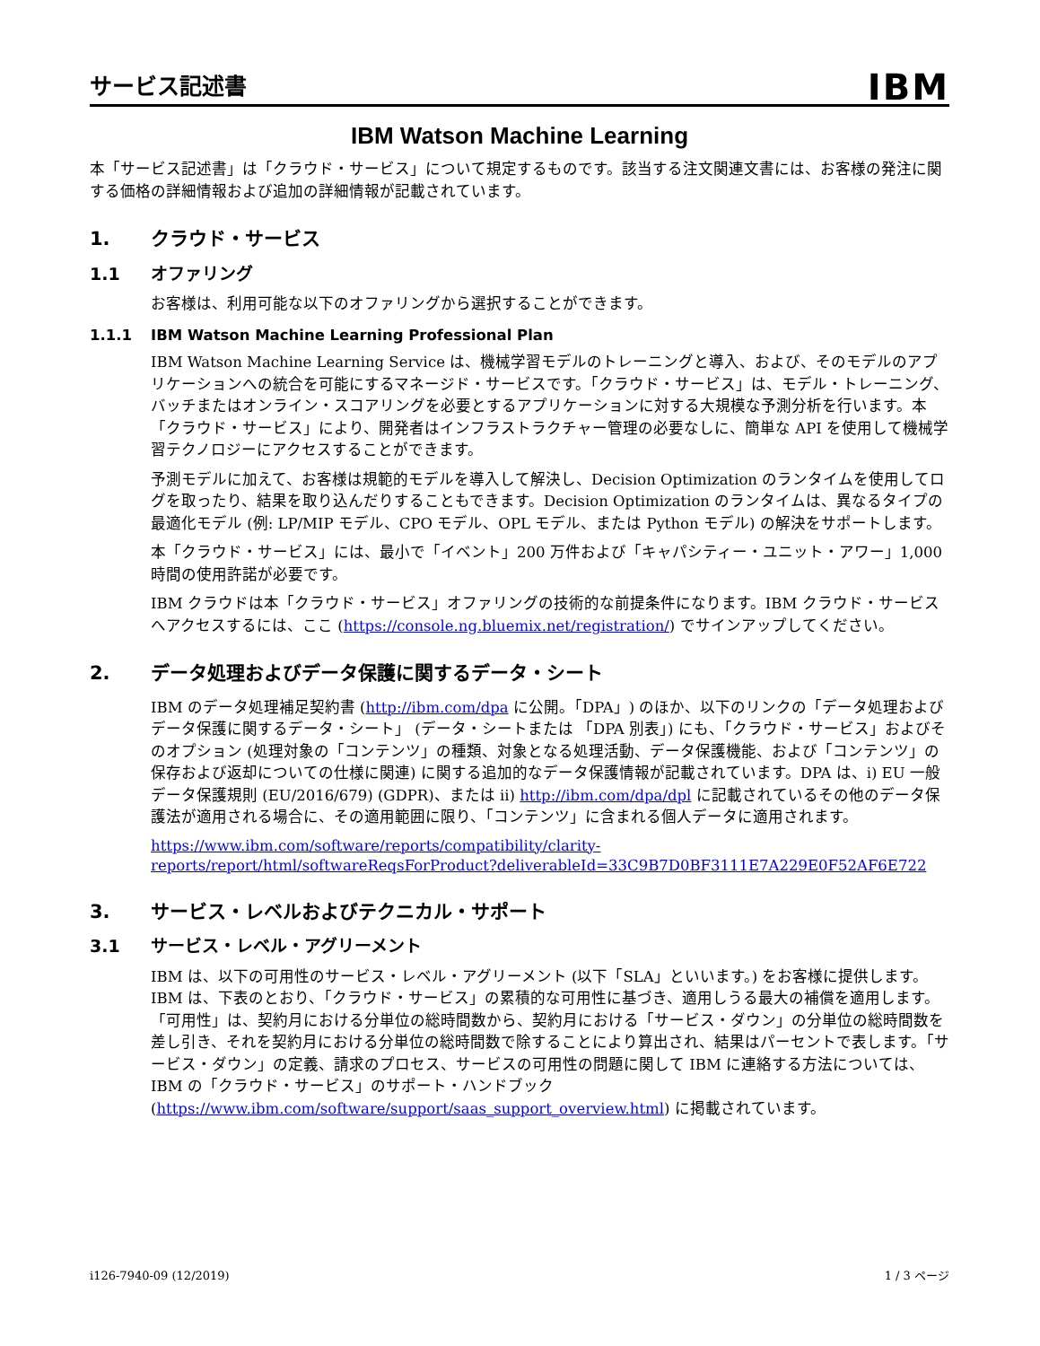サービス記述書
IBM
IBM Watson Machine Learning
本「サービス記述書」は「クラウド・サービス」について規定するものです。該当する注文関連文書には、お客様の発注に関する価格の詳細情報および追加の詳細情報が記載されています。
1. クラウド・サービス
1.1 オファリング
お客様は、利用可能な以下のオファリングから選択することができます。
1.1.1 IBM Watson Machine Learning Professional Plan
IBM Watson Machine Learning Service は、機械学習モデルのトレーニングと導入、および、そのモデルのアプリケーションへの統合を可能にするマネージド・サービスです。「クラウド・サービス」は、モデル・トレーニング、バッチまたはオンライン・スコアリングを必要とするアプリケーションに対する大規模な予測分析を行います。本「クラウド・サービス」により、開発者はインフラストラクチャー管理の必要なしに、簡単な API を使用して機械学習テクノロジーにアクセスすることができます。
予測モデルに加えて、お客様は規範的モデルを導入して解決し、Decision Optimization のランタイムを使用してログを取ったり、結果を取り込んだりすることもできます。Decision Optimization のランタイムは、異なるタイプの最適化モデル (例: LP/MIP モデル、CPO モデル、OPL モデル、または Python モデル) の解決をサポートします。
本「クラウド・サービス」には、最小で「イベント」200 万件および「キャパシティー・ユニット・アワー」1,000 時間の使用許諾が必要です。
IBM クラウドは本「クラウド・サービス」オファリングの技術的な前提条件になります。IBM クラウド・サービスへアクセスするには、ここ (https://console.ng.bluemix.net/registration/) でサインアップしてください。
2. データ処理およびデータ保護に関するデータ・シート
IBM のデータ処理補足契約書 (http://ibm.com/dpa に公開。「DPA」) のほか、以下のリンクの「データ処理およびデータ保護に関するデータ・シート」 (データ・シートまたは 「DPA 別表」) にも、「クラウド・サービス」およびそのオプション (処理対象の「コンテンツ」の種類、対象となる処理活動、データ保護機能、および「コンテンツ」の保存および返却についての仕様に関連) に関する追加的なデータ保護情報が記載されています。DPA は、i) EU 一般データ保護規則 (EU/2016/679) (GDPR)、または ii) http://ibm.com/dpa/dpl に記載されているその他のデータ保護法が適用される場合に、その適用範囲に限り、「コンテンツ」に含まれる個人データに適用されます。
https://www.ibm.com/software/reports/compatibility/clarity-
reports/report/html/softwareReqsForProduct?deliverableId=33C9B7D0BF3111E7A229E0F52AF6E722
3. サービス・レベルおよびテクニカル・サポート
3.1 サービス・レベル・アグリーメント
IBM は、以下の可用性のサービス・レベル・アグリーメント (以下「SLA」といいます。) をお客様に提供します。IBM は、下表のとおり、「クラウド・サービス」の累積的な可用性に基づき、適用しうる最大の補償を適用します。「可用性」は、契約月における分単位の総時間数から、契約月における「サービス・ダウン」の分単位の総時間数を差し引き、それを契約月における分単位の総時間数で除することにより算出され、結果はパーセントで表します。「サービス・ダウン」の定義、請求のプロセス、サービスの可用性の問題に関して IBM に連絡する方法については、IBM の「クラウド・サービス」のサポート・ハンドブック (https://www.ibm.com/software/support/saas_support_overview.html) に掲載されています。
i126-7940-09 (12/2019) 1 / 3 ページ